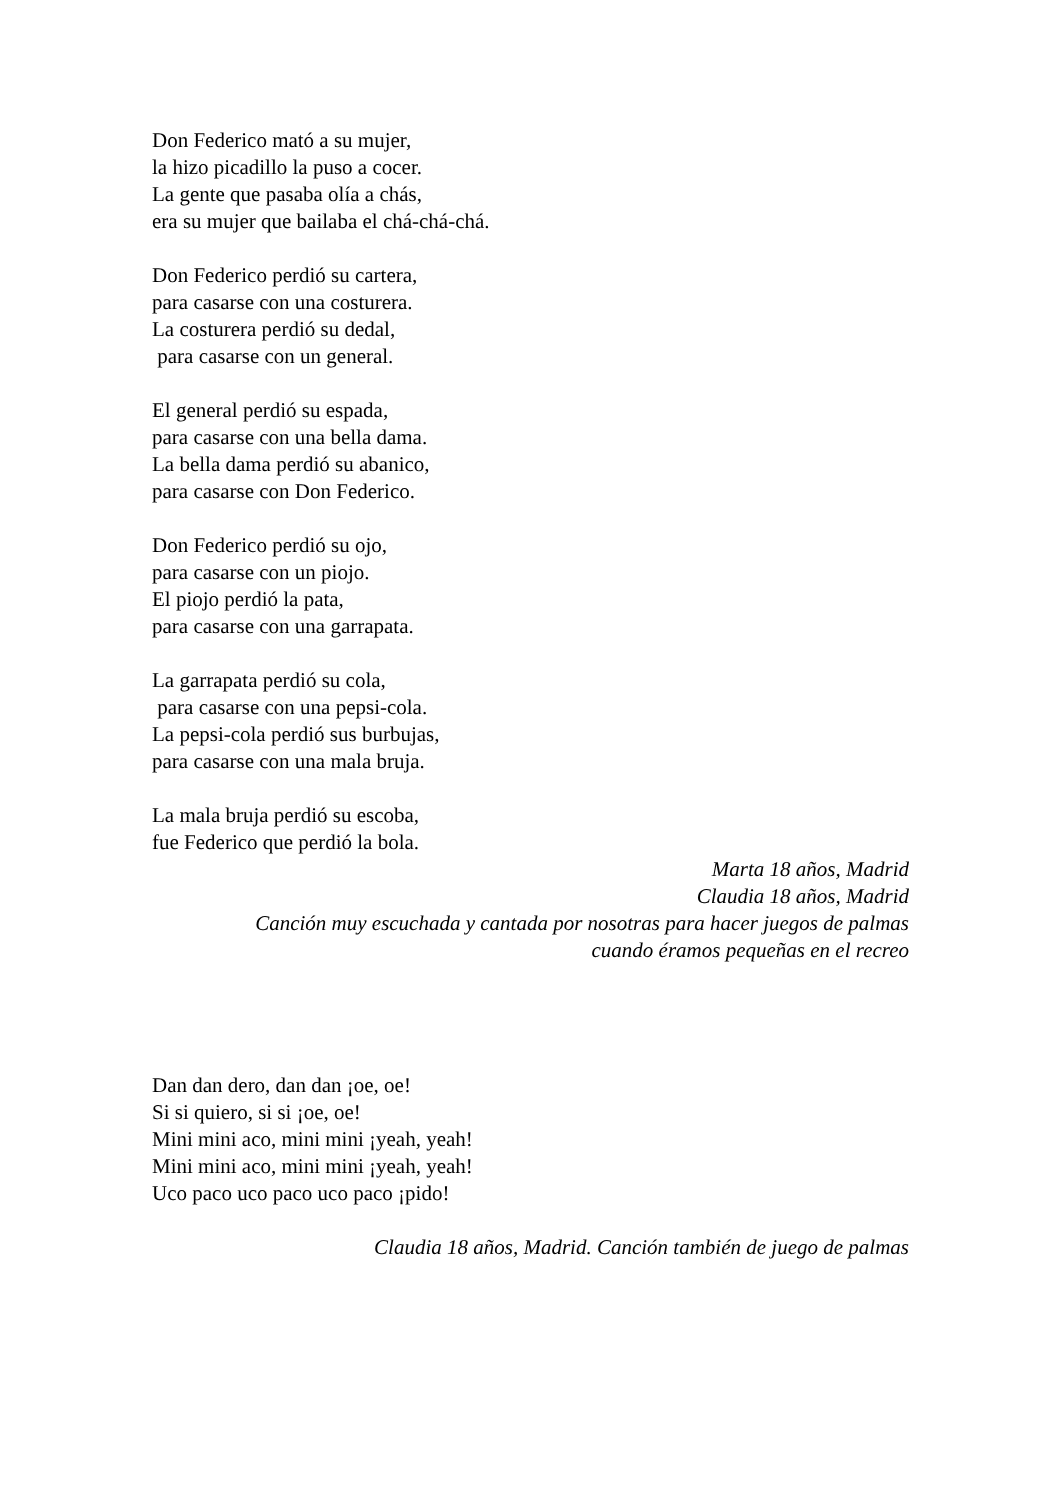Don Federico mató a su mujer,
la hizo picadillo la puso a cocer.
La gente que pasaba olía a chás,
era su mujer que bailaba el chá-chá-chá.
Don Federico perdió su cartera,
para casarse con una costurera.
La costurera perdió su dedal,
para casarse con un general.
El general perdió su espada,
para casarse con una bella dama.
La bella dama perdió su abanico,
para casarse con Don Federico.
Don Federico perdió su ojo,
para casarse con un piojo.
El piojo perdió la pata,
para casarse con una garrapata.
La garrapata perdió su cola,
para casarse con una pepsi-cola.
La pepsi-cola perdió sus burbujas,
para casarse con una mala bruja.
La mala bruja perdió su escoba,
fue Federico que perdió la bola.
Marta 18 años, Madrid
Claudia 18 años, Madrid
Canción muy escuchada y cantada por nosotras para hacer juegos de palmas
cuando éramos pequeñas en el recreo
Dan dan dero, dan dan ¡oe, oe!
Si si quiero, si si ¡oe, oe!
Mini mini aco, mini mini ¡yeah, yeah!
Mini mini aco, mini mini ¡yeah, yeah!
Uco paco uco paco uco paco ¡pido!
Claudia 18 años, Madrid. Canción también de juego de palmas